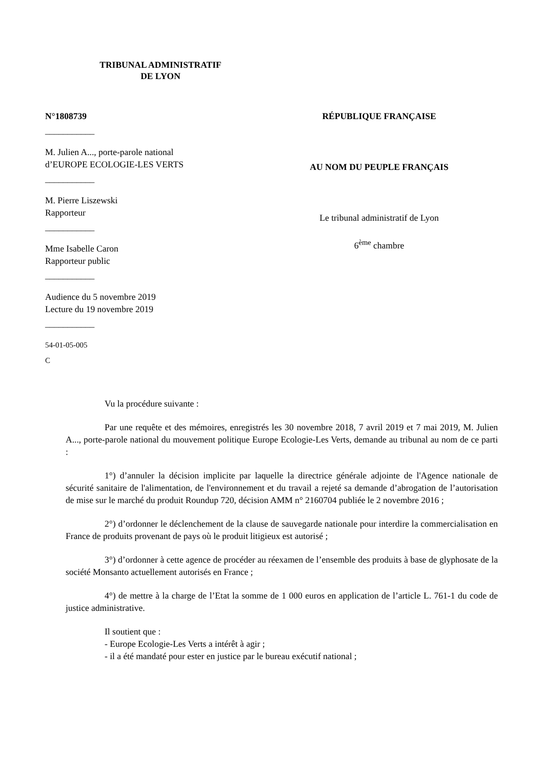TRIBUNAL ADMINISTRATIF
DE LYON
N°1808739
___________
M. Julien A..., porte-parole national
d’EUROPE ECOLOGIE-LES VERTS
___________
M. Pierre Liszewski
Rapporteur
___________
Mme Isabelle Caron
Rapporteur public
___________
Audience du 5 novembre 2019
Lecture du 19 novembre 2019
___________
54-01-05-005
C
RÉPUBLIQUE FRANÇAISE
AU NOM DU PEUPLE FRANÇAIS
Le tribunal administratif de Lyon
6<sup>ème</sup> chambre
Vu la procédure suivante :
Par une requête et des mémoires, enregistrés les 30 novembre 2018, 7 avril 2019 et 7 mai 2019, M. Julien A..., porte-parole national du mouvement politique Europe Ecologie-Les Verts, demande au tribunal au nom de ce parti :
1°) d’annuler la décision implicite par laquelle la directrice générale adjointe de l'Agence nationale de sécurité sanitaire de l'alimentation, de l'environnement et du travail a rejeté sa demande d’abrogation de l’autorisation de mise sur le marché du produit Roundup 720, décision AMM n° 2160704 publiée le 2 novembre 2016 ;
2°) d’ordonner le déclenchement de la clause de sauvegarde nationale pour interdire la commercialisation en France de produits provenant de pays où le produit litigieux est autorisé ;
3°) d’ordonner à cette agence de procéder au réexamen de l’ensemble des produits à base de glyphosate de la société Monsanto actuellement autorisés en France ;
4°) de mettre à la charge de l’Etat la somme de 1 000 euros en application de l’article L. 761-1 du code de justice administrative.
Il soutient que :
- Europe Ecologie-Les Verts a intérêt à agir ;
- il a été mandaté pour ester en justice par le bureau exécutif national ;